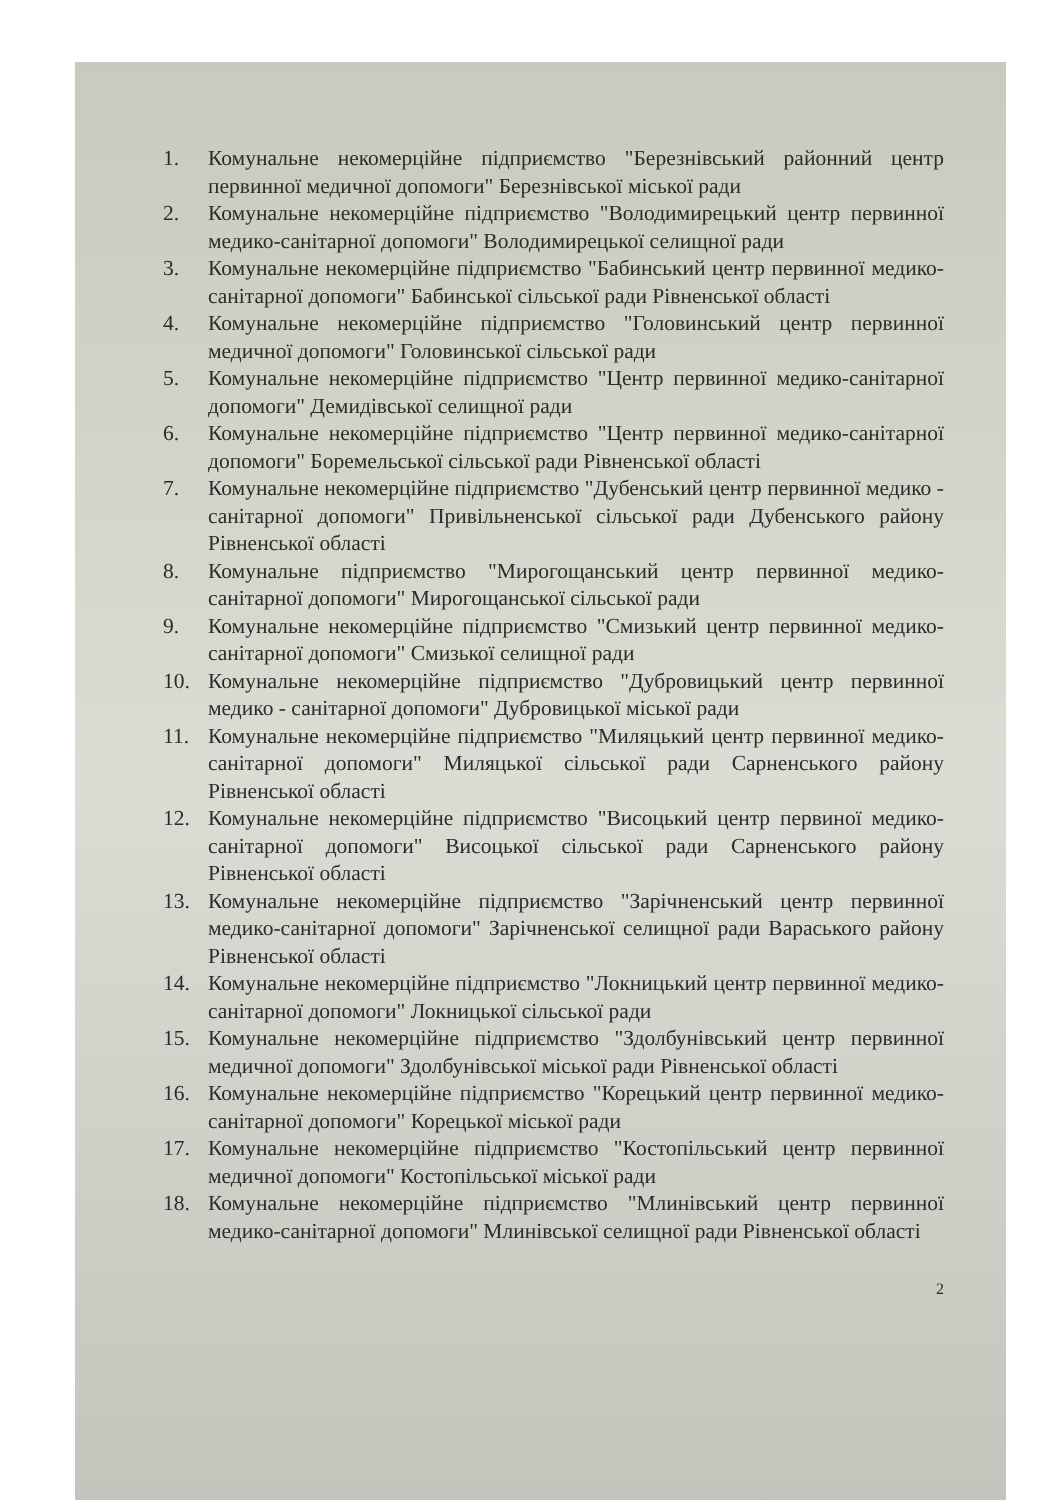1. Комунальне некомерційне підприємство "Березнівський районний центр первинної медичної допомоги" Березнівської міської ради
2. Комунальне некомерційне підприємство "Володимирецький центр первинної медико-санітарної допомоги" Володимирецької селищної ради
3. Комунальне некомерційне підприємство "Бабинський центр первинної медико-санітарної допомоги" Бабинської сільської ради Рівненської області
4. Комунальне некомерційне підприємство "Головинський центр первинної медичної допомоги" Головинської сільської ради
5. Комунальне некомерційне підприємство "Центр первинної медико-санітарної допомоги" Демидівської селищної ради
6. Комунальне некомерційне підприємство "Центр первинної медико-санітарної допомоги" Боремельської сільської ради Рівненської області
7. Комунальне некомерційне підприємство "Дубенський центр первинної медико - санітарної допомоги" Привільненської сільської ради Дубенського району Рівненської області
8. Комунальне підприємство "Мирогощанський центр первинної медико-санітарної допомоги" Мирогощанської сільської ради
9. Комунальне некомерційне підприємство "Смизький центр первинної медико-санітарної допомоги" Смизької селищної ради
10. Комунальне некомерційне підприємство "Дубровицький центр первинної медико - санітарної допомоги" Дубровицької міської ради
11. Комунальне некомерційне підприємство "Миляцький центр первинної медико-санітарної допомоги" Миляцької сільської ради Сарненського району Рівненської області
12. Комунальне некомерційне підприємство "Висоцький центр первиної медико-санітарної допомоги" Висоцької сільської ради Сарненського району Рівненської області
13. Комунальне некомерційне підприємство "Зарічненський центр первинної медико-санітарної допомоги" Зарічненської селищної ради Вараського району Рівненської області
14. Комунальне некомерційне підприємство "Локницький центр первинної медико-санітарної допомоги" Локницької сільської ради
15. Комунальне некомерційне підприємство "Здолбунівський центр первинної медичної допомоги" Здолбунівської міської ради Рівненської області
16. Комунальне некомерційне підприємство "Корецький центр первинної медико-санітарної допомоги" Корецької міської ради
17. Комунальне некомерційне підприємство "Костопільський центр первинної медичної допомоги" Костопільської міської ради
18. Комунальне некомерційне підприємство "Млинівський центр первинної медико-санітарної допомоги" Млинівської селищної ради Рівненської області
2